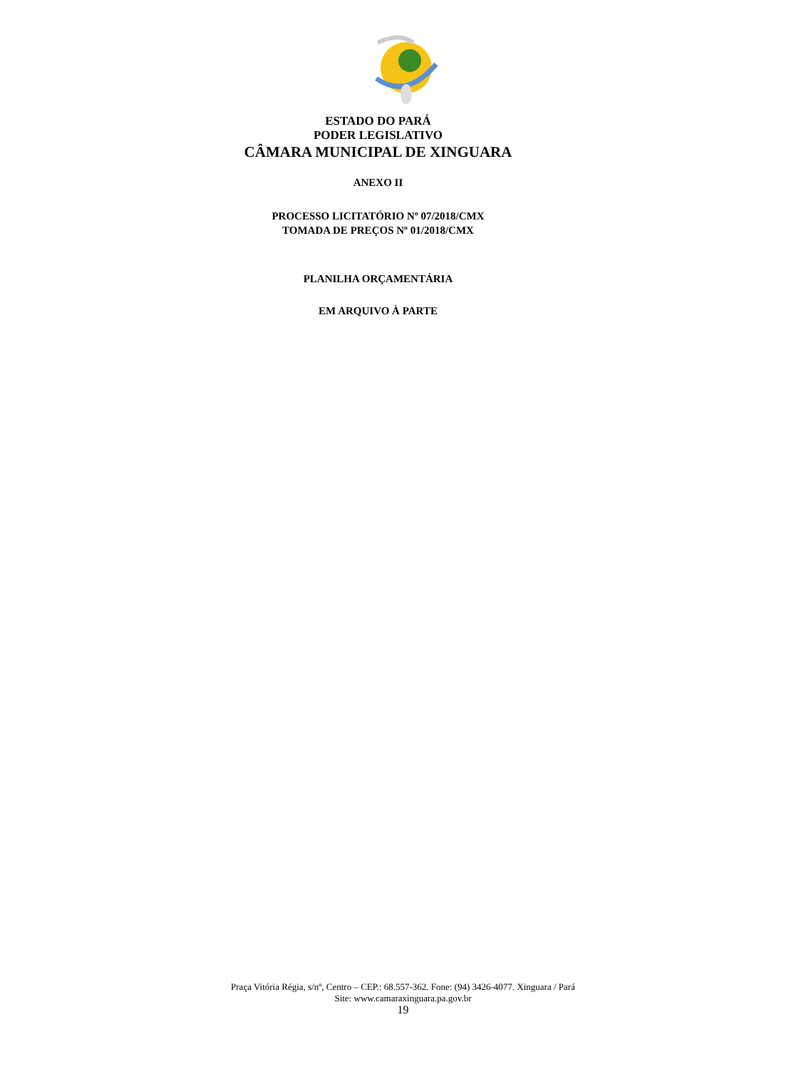ESTADO DO PARÁ
PODER LEGISLATIVO
CÂMARA MUNICIPAL DE XINGUARA
ANEXO II
PROCESSO LICITATÓRIO Nº 07/2018/CMX
TOMADA DE PREÇOS Nº 01/2018/CMX
PLANILHA ORÇAMENTÁRIA
EM ARQUIVO À PARTE
Praça Vitória Régia, s/nº, Centro – CEP.: 68.557-362. Fone: (94) 3426-4077. Xinguara / Pará
Site: www.camaraxinguara.pa.gov.br
19